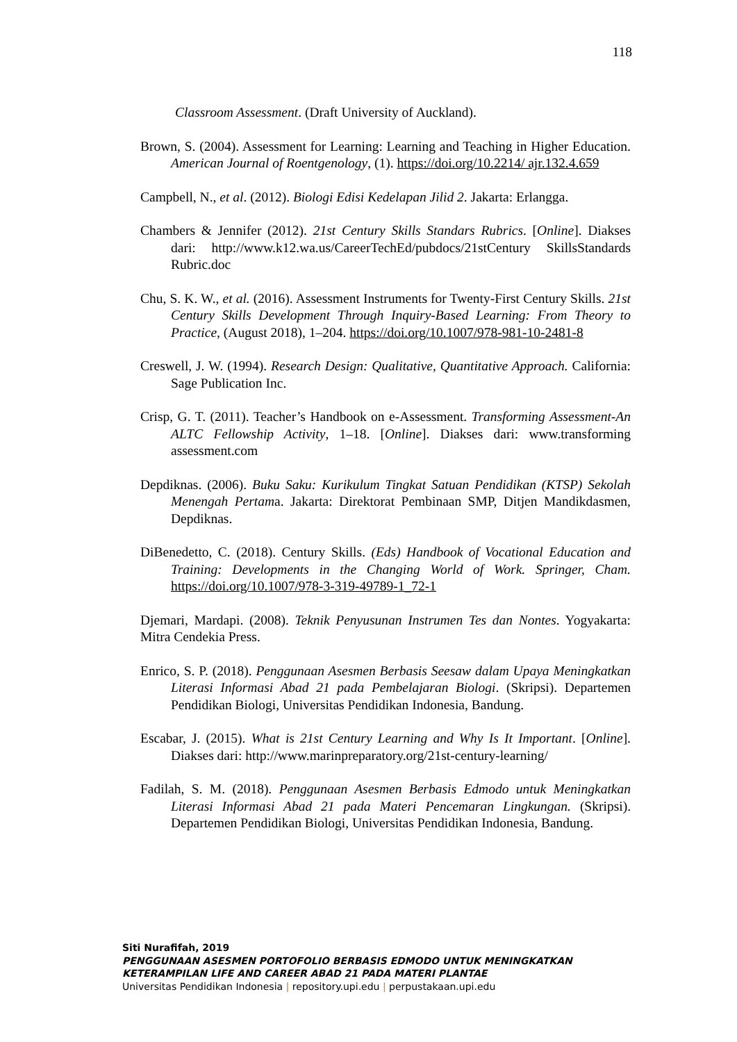118
Classroom Assessment. (Draft University of Auckland).
Brown, S. (2004). Assessment for Learning: Learning and Teaching in Higher Education. American Journal of Roentgenology, (1). https://doi.org/10.2214/ ajr.132.4.659
Campbell, N., et al. (2012). Biologi Edisi Kedelapan Jilid 2. Jakarta: Erlangga.
Chambers & Jennifer (2012). 21st Century Skills Standars Rubrics. [Online]. Diakses dari: http://www.k12.wa.us/CareerTechEd/pubdocs/21stCentury SkillsStandards Rubric.doc
Chu, S. K. W., et al. (2016). Assessment Instruments for Twenty-First Century Skills. 21st Century Skills Development Through Inquiry-Based Learning: From Theory to Practice, (August 2018), 1–204. https://doi.org/10.1007/978-981-10-2481-8
Creswell, J. W. (1994). Research Design: Qualitative, Quantitative Approach. California: Sage Publication Inc.
Crisp, G. T. (2011). Teacher’s Handbook on e-Assessment. Transforming Assessment-An ALTC Fellowship Activity, 1–18. [Online]. Diakses dari: www.transforming assessment.com
Depdiknas. (2006). Buku Saku: Kurikulum Tingkat Satuan Pendidikan (KTSP) Sekolah Menengah Pertama. Jakarta: Direktorat Pembinaan SMP, Ditjen Mandikdasmen, Depdiknas.
DiBenedetto, C. (2018). Century Skills. (Eds) Handbook of Vocational Education and Training: Developments in the Changing World of Work. Springer, Cham. https://doi.org/10.1007/978-3-319-49789-1_72-1
Djemari, Mardapi. (2008). Teknik Penyusunan Instrumen Tes dan Nontes. Yogyakarta: Mitra Cendekia Press.
Enrico, S. P. (2018). Penggunaan Asesmen Berbasis Seesaw dalam Upaya Meningkatkan Literasi Informasi Abad 21 pada Pembelajaran Biologi. (Skripsi). Departemen Pendidikan Biologi, Universitas Pendidikan Indonesia, Bandung.
Escabar, J. (2015). What is 21st Century Learning and Why Is It Important. [Online]. Diakses dari: http://www.marinpreparatory.org/21st-century-learning/
Fadilah, S. M. (2018). Penggunaan Asesmen Berbasis Edmodo untuk Meningkatkan Literasi Informasi Abad 21 pada Materi Pencemaran Lingkungan. (Skripsi). Departemen Pendidikan Biologi, Universitas Pendidikan Indonesia, Bandung.
Siti Nurafifah, 2019
PENGGUNAAN ASESMEN PORTOFOLIO BERBASIS EDMODO UNTUK MENINGKATKAN KETERAMPILAN LIFE AND CAREER ABAD 21 PADA MATERI PLANTAE
Universitas Pendidikan Indonesia | repository.upi.edu | perpustakaan.upi.edu